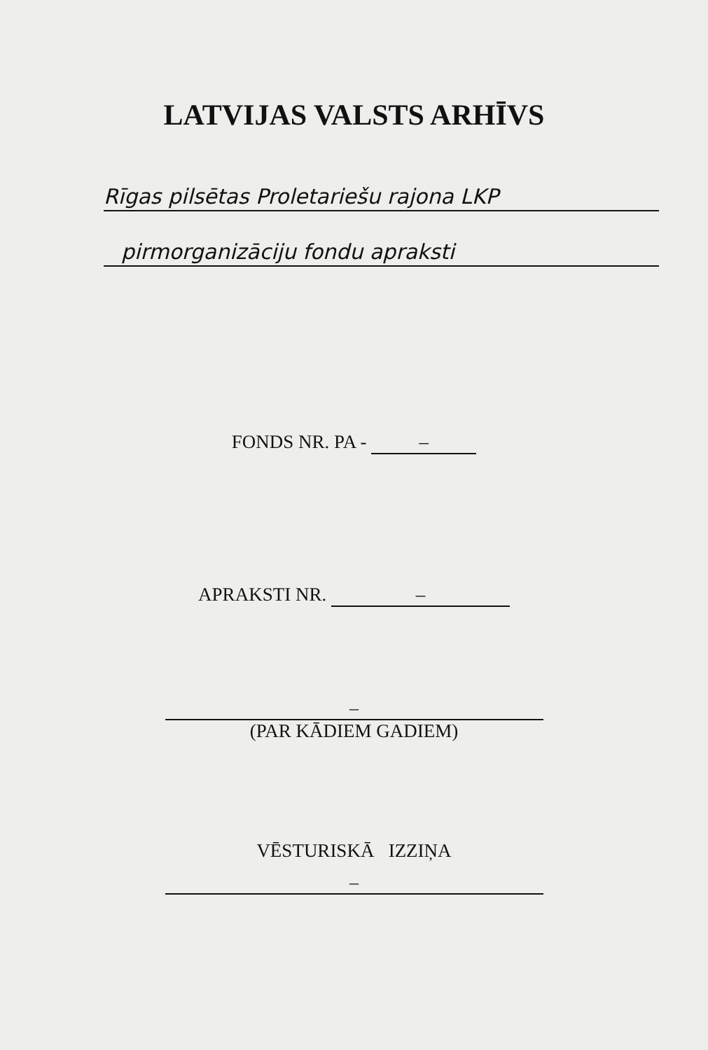LATVIJAS VALSTS ARHĪVS
Rīgas pilsētas Proletariešu rajona LKP
pirmorganizāciju fondu apraksti
FONDS NR. PA - –
APRAKSTI NR. –
–
(PAR KĀDIEM GADIEM)
VĒSTURISKĀ IZZIŅA
–